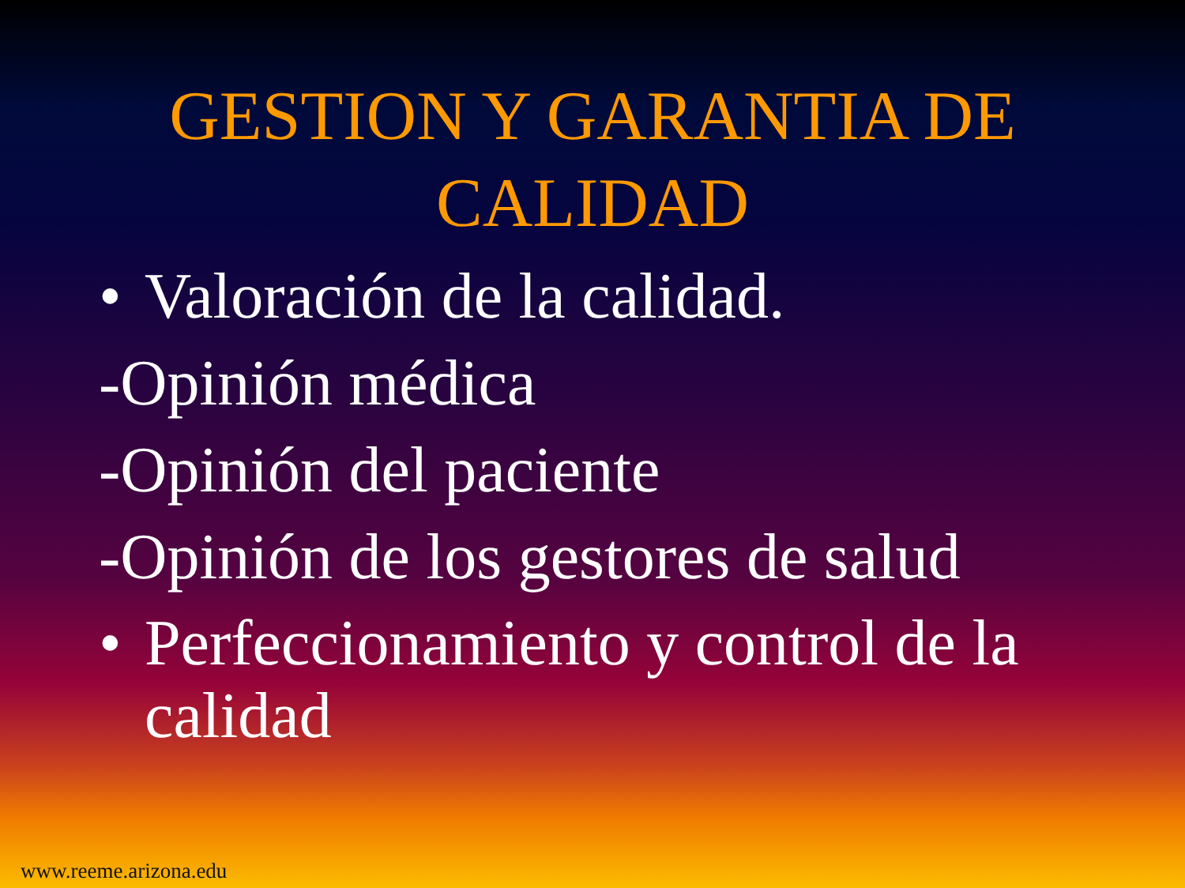GESTION Y GARANTIA DE
CALIDAD
• Valoración de la calidad.
-Opinión médica
-Opinión del paciente
-Opinión de los gestores de salud
• Perfeccionamiento y control de la calidad
www.reeme.arizona.edu